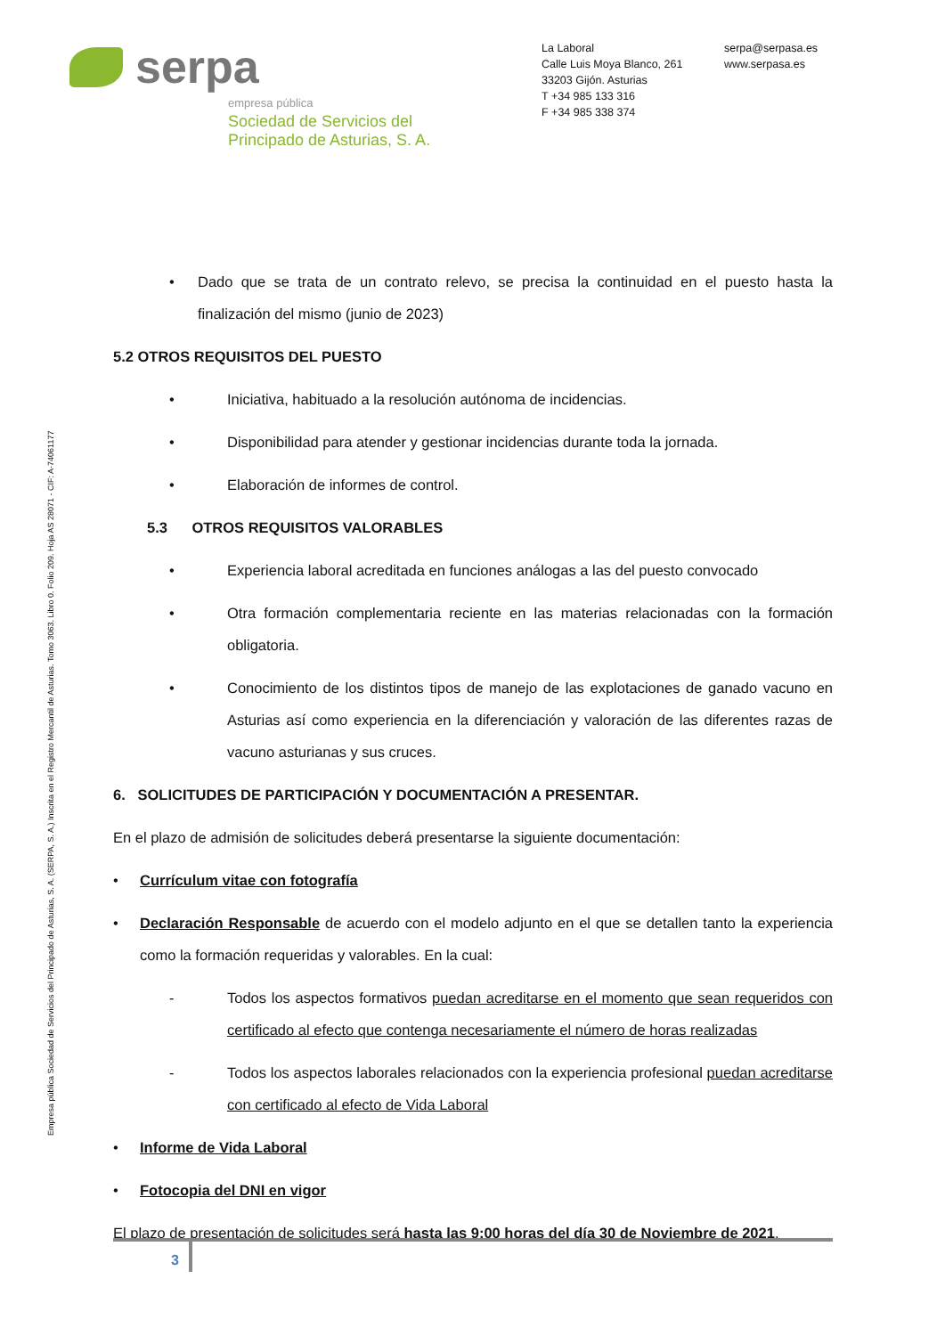serpa
empresa pública
Sociedad de Servicios del
Principado de Asturias, S. A.
La Laboral
Calle Luis Moya Blanco, 261
33203 Gijón. Asturias
T +34 985 133 316
F +34 985 338 374
serpa@serpasa.es
www.serpasa.es
Empresa pública Sociedad de Servicios del Principado de Asturias, S. A. (SERPA, S. A.) Inscrita en el Registro Mercantil de Asturias. Tomo 3063. Libro 0. Folio 209. Hoja AS 28071 - CIF: A-74061177
• Dado que se trata de un contrato relevo, se precisa la continuidad en el puesto hasta la finalización del mismo (junio de 2023)
5.2 OTROS REQUISITOS DEL PUESTO
• Iniciativa, habituado a la resolución autónoma de incidencias.
• Disponibilidad para atender y gestionar incidencias durante toda la jornada.
• Elaboración de informes de control.
5.3 OTROS REQUISITOS VALORABLES
• Experiencia laboral acreditada en funciones análogas a las del puesto convocado
• Otra formación complementaria reciente en las materias relacionadas con la formación obligatoria.
• Conocimiento de los distintos tipos de manejo de las explotaciones de ganado vacuno en Asturias así como experiencia en la diferenciación y valoración de las diferentes razas de vacuno asturianas y sus cruces.
6. SOLICITUDES DE PARTICIPACIÓN Y DOCUMENTACIÓN A PRESENTAR.
En el plazo de admisión de solicitudes deberá presentarse la siguiente documentación:
• Currículum vitae con fotografía
• Declaración Responsable de acuerdo con el modelo adjunto en el que se detallen tanto la experiencia como la formación requeridas y valorables. En la cual:
- Todos los aspectos formativos puedan acreditarse en el momento que sean requeridos con certificado al efecto que contenga necesariamente el número de horas realizadas
- Todos los aspectos laborales relacionados con la experiencia profesional puedan acreditarse con certificado al efecto de Vida Laboral
• Informe de Vida Laboral
• Fotocopia del DNI en vigor
El plazo de presentación de solicitudes será hasta las 9:00 horas del día 30 de Noviembre de 2021.
3